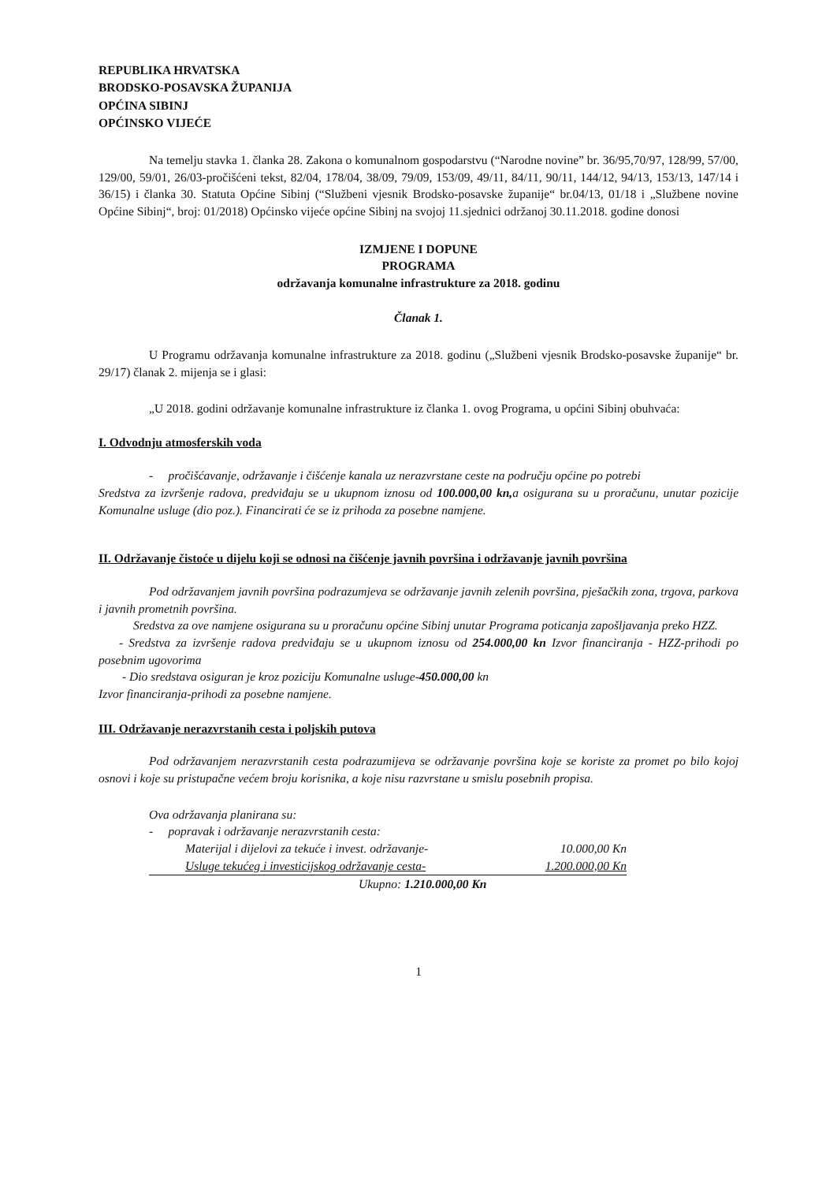REPUBLIKA HRVATSKA
BRODSKO-POSAVSKA ŽUPANIJA
OPĆINA SIBINJ
OPĆINSKO VIJEĆE
Na temelju stavka 1. članka 28. Zakona o komunalnom gospodarstvu (“Narodne novine” br. 36/95,70/97, 128/99, 57/00, 129/00, 59/01, 26/03-pročišćeni tekst, 82/04, 178/04, 38/09, 79/09, 153/09, 49/11, 84/11, 90/11, 144/12, 94/13, 153/13, 147/14 i 36/15) i članka 30. Statuta Općine Sibinj (“Službeni vjesnik Brodsko-posavske županije“ br.04/13, 01/18 i „Službene novine Općine Sibinj“, broj: 01/2018) Općinsko vijeće općine Sibinj na svojoj 11.sjednici održanoj 30.11.2018. godine donosi
IZMJENE I DOPUNE
PROGRAMA
održavanja komunalne infrastrukture za 2018. godinu
Članak 1.
U Programu održavanja komunalne infrastrukture za 2018. godinu („Službeni vjesnik Brodsko-posavske županije“ br. 29/17) članak 2. mijenja se i glasi:
„U 2018. godini održavanje komunalne infrastrukture iz članka 1. ovog Programa, u općini Sibinj obuhvaća:
I. Odvodnju atmosferskih voda
- pročišćavanje, održavanje i čišćenje kanala uz nerazvrstane ceste na području općine po potrebi
Sredstva za izvršenje radova, predviđaju se u ukupnom iznosu od 100.000,00 kn, a osigurana su u proračunu, unutar pozicije Komunalne usluge (dio poz.). Financirati će se iz prihoda za posebne namjene.
II. Održavanje čistoće u dijelu koji se odnosi na čišćenje javnih površina i održavanje javnih površina
Pod održavanjem javnih površina podrazumjeva se održavanje javnih zelenih površina, pješačkih zona, trgova, parkova i javnih prometnih površina.
Sredstva za ove namjene osigurana su u proračunu općine Sibinj unutar Programa poticanja zapošljavanja preko HZZ.
- Sredstva za izvršenje radova predviđaju se u ukupnom iznosu od 254.000,00 kn Izvor financiranja - HZZ-prihodi po posebnim ugovorima
- Dio sredstava osiguran je kroz poziciju Komunalne usluge-450.000,00 kn
Izvor financiranja-prihodi za posebne namjene.
III. Održavanje nerazvrstanih cesta i poljskih putova
Pod održavanjem nerazvrstanih cesta podrazumijeva se održavanje površina koje se koriste za promet po bilo kojoj osnovi i koje su pristupačne većem broju korisnika, a koje nisu razvrstane u smislu posebnih propisa.
Ova održavanja planirana su:
- popravak i održavanje nerazvrstanih cesta:
Materijal i dijelovi za tekuće i invest. održavanje- 10.000,00 Kn
Usluge tekućeg i investicijskog održavanje cesta- 1.200.000,00 Kn
Ukupno: 1.210.000,00 Kn
1